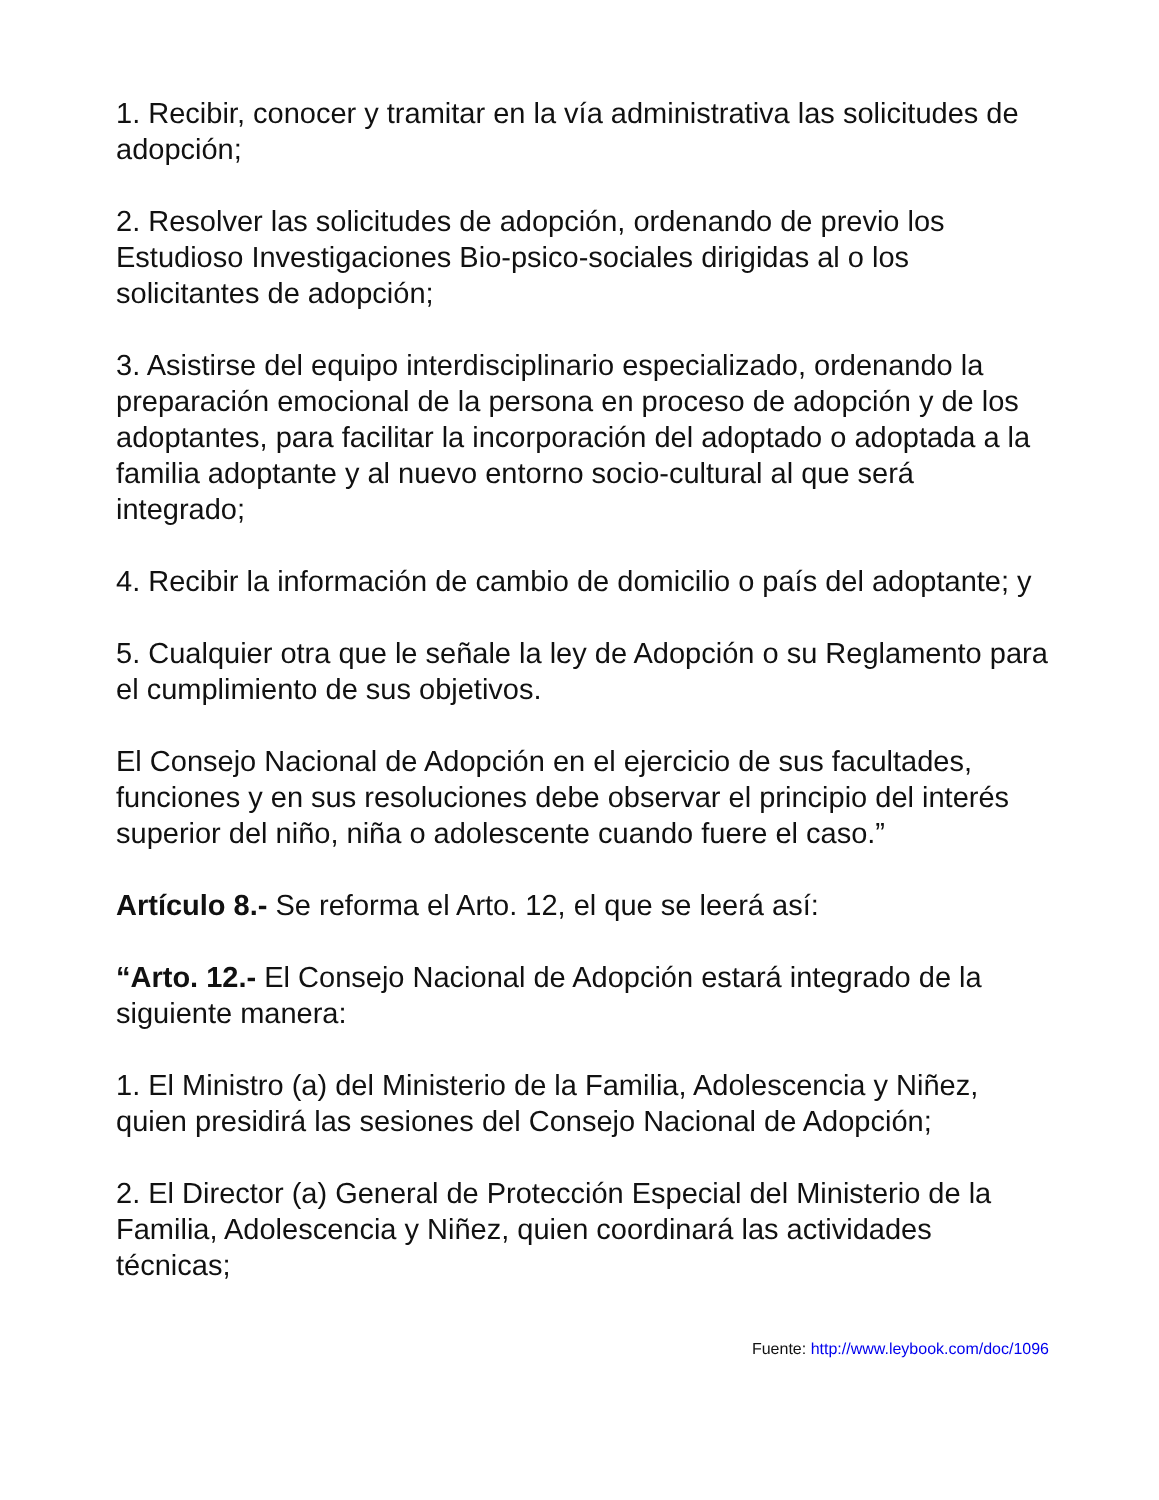1. Recibir, conocer y tramitar en la vía administrativa las solicitudes de adopción;
2. Resolver las solicitudes de adopción, ordenando de previo los Estudioso Investigaciones Bio-psico-sociales dirigidas al o los solicitantes de adopción;
3. Asistirse del equipo interdisciplinario especializado, ordenando la preparación emocional de la persona en proceso de adopción y de los adoptantes, para facilitar la incorporación del adoptado o adoptada a la familia adoptante y al nuevo entorno socio-cultural al que será integrado;
4. Recibir la información de cambio de domicilio o país del adoptante; y
5. Cualquier otra que le señale la ley de Adopción o su Reglamento para el cumplimiento de sus objetivos.
El Consejo Nacional de Adopción en el ejercicio de sus facultades, funciones y en sus resoluciones debe observar el principio del interés superior del niño, niña o adolescente cuando fuere el caso.”
Artículo 8.- Se reforma el Arto. 12, el que se leerá así:
“Arto. 12.- El Consejo Nacional de Adopción estará integrado de la siguiente manera:
1. El Ministro (a) del Ministerio de la Familia, Adolescencia y Niñez, quien presidirá las sesiones del Consejo Nacional de Adopción;
2. El Director (a) General de Protección Especial del Ministerio de la Familia, Adolescencia y Niñez, quien coordinará las actividades técnicas;
Fuente: http://www.leybook.com/doc/1096